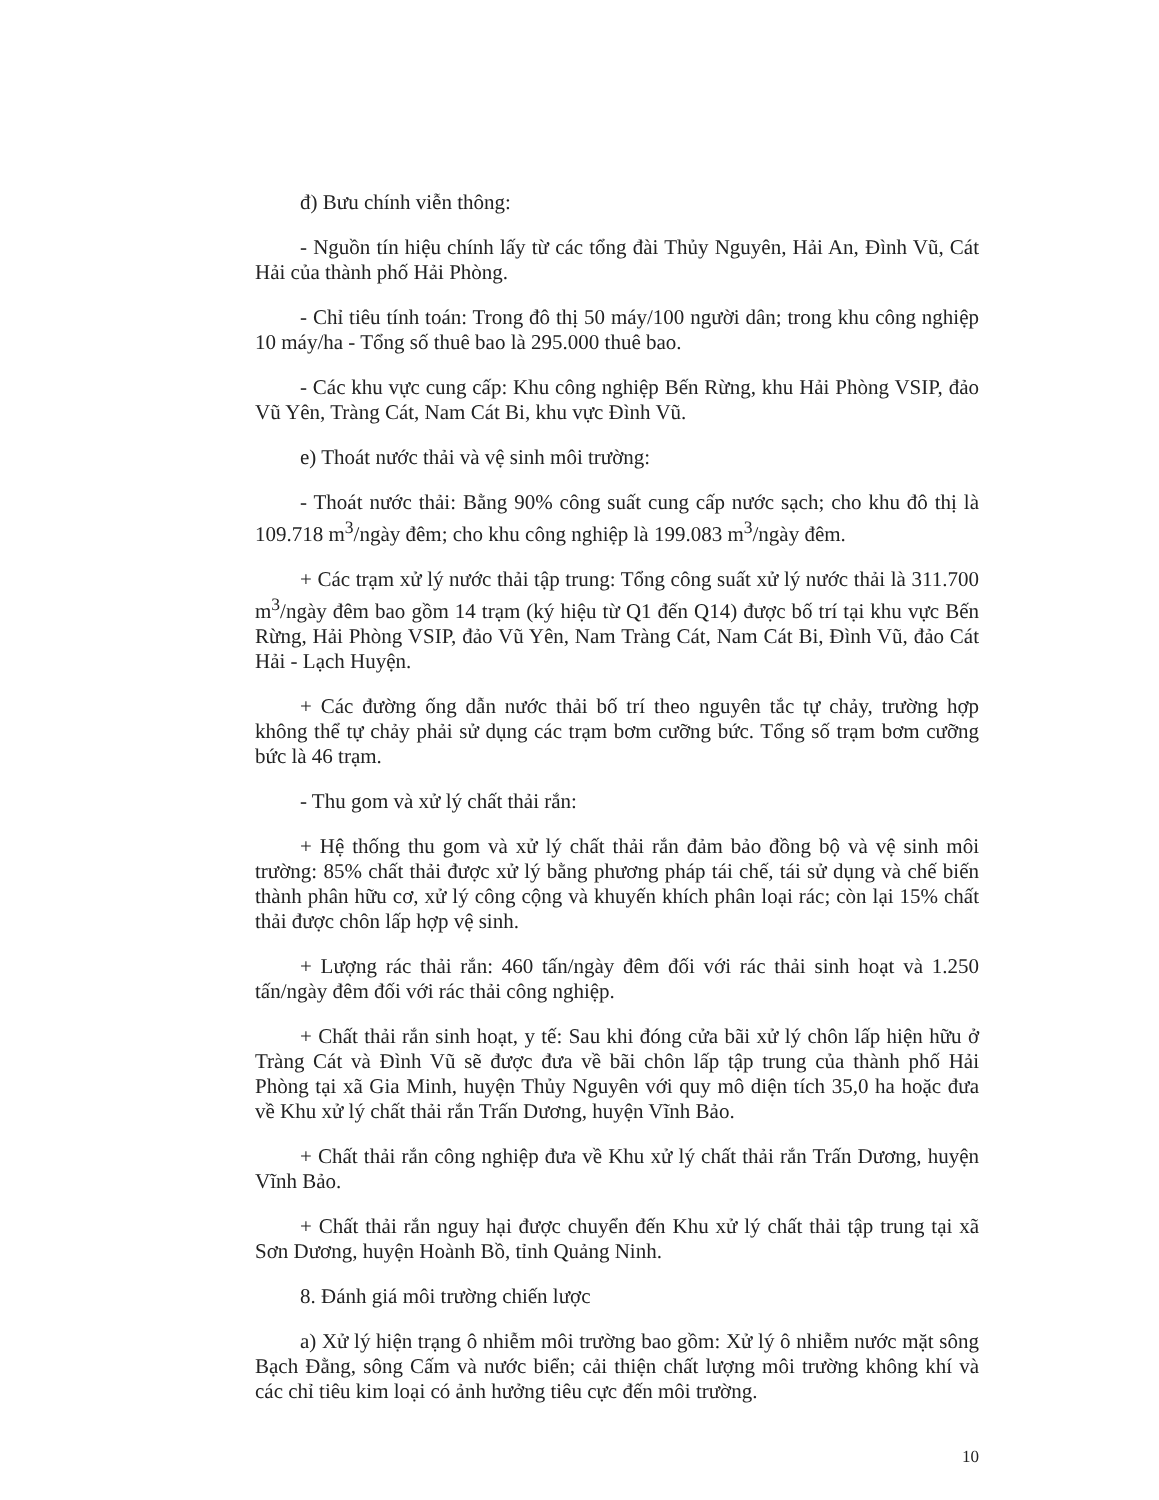đ) Bưu chính viễn thông:
- Nguồn tín hiệu chính lấy từ các tổng đài Thủy Nguyên, Hải An, Đình Vũ, Cát Hải của thành phố Hải Phòng.
- Chỉ tiêu tính toán: Trong đô thị 50 máy/100 người dân; trong khu công nghiệp 10 máy/ha - Tổng số thuê bao là 295.000 thuê bao.
- Các khu vực cung cấp: Khu công nghiệp Bến Rừng, khu Hải Phòng VSIP, đảo Vũ Yên, Tràng Cát, Nam Cát Bi, khu vực Đình Vũ.
e) Thoát nước thải và vệ sinh môi trường:
- Thoát nước thải: Bằng 90% công suất cung cấp nước sạch; cho khu đô thị là 109.718 m<sup>3</sup>/ngày đêm; cho khu công nghiệp là 199.083 m<sup>3</sup>/ngày đêm.
+ Các trạm xử lý nước thải tập trung: Tổng công suất xử lý nước thải là 311.700 m<sup>3</sup>/ngày đêm bao gồm 14 trạm (ký hiệu từ Q1 đến Q14) được bố trí tại khu vực Bến Rừng, Hải Phòng VSIP, đảo Vũ Yên, Nam Tràng Cát, Nam Cát Bi, Đình Vũ, đảo Cát Hải - Lạch Huyện.
+ Các đường ống dẫn nước thải bố trí theo nguyên tắc tự chảy, trường hợp không thể tự chảy phải sử dụng các trạm bơm cưỡng bức. Tổng số trạm bơm cưỡng bức là 46 trạm.
- Thu gom và xử lý chất thải rắn:
+ Hệ thống thu gom và xử lý chất thải rắn đảm bảo đồng bộ và vệ sinh môi trường: 85% chất thải được xử lý bằng phương pháp tái chế, tái sử dụng và chế biến thành phân hữu cơ, xử lý công cộng và khuyến khích phân loại rác; còn lại 15% chất thải được chôn lấp hợp vệ sinh.
+ Lượng rác thải rắn: 460 tấn/ngày đêm đối với rác thải sinh hoạt và 1.250 tấn/ngày đêm đối với rác thải công nghiệp.
+ Chất thải rắn sinh hoạt, y tế: Sau khi đóng cửa bãi xử lý chôn lấp hiện hữu ở Tràng Cát và Đình Vũ sẽ được đưa về bãi chôn lấp tập trung của thành phố Hải Phòng tại xã Gia Minh, huyện Thủy Nguyên với quy mô diện tích 35,0 ha hoặc đưa về Khu xử lý chất thải rắn Trấn Dương, huyện Vĩnh Bảo.
+ Chất thải rắn công nghiệp đưa về Khu xử lý chất thải rắn Trấn Dương, huyện Vĩnh Bảo.
+ Chất thải rắn nguy hại được chuyển đến Khu xử lý chất thải tập trung tại xã Sơn Dương, huyện Hoành Bồ, tỉnh Quảng Ninh.
8. Đánh giá môi trường chiến lược
a) Xử lý hiện trạng ô nhiễm môi trường bao gồm: Xử lý ô nhiễm nước mặt sông Bạch Đằng, sông Cấm và nước biển; cải thiện chất lượng môi trường không khí và các chỉ tiêu kim loại có ảnh hưởng tiêu cực đến môi trường.
10